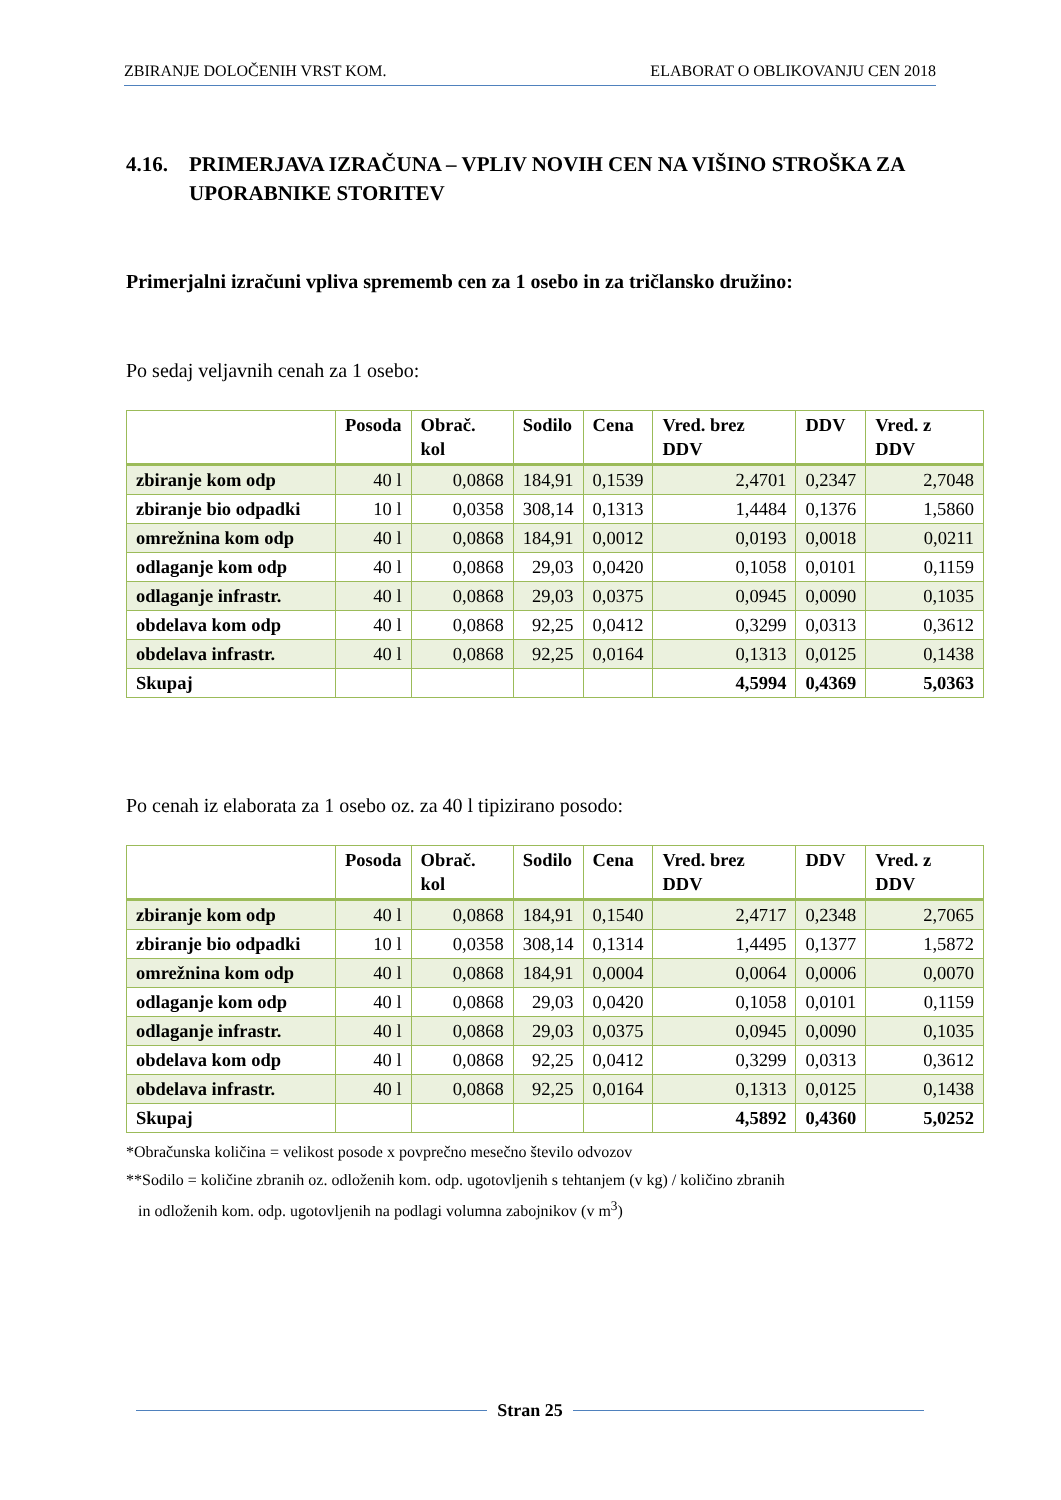ZBIRANJE DOLOČENIH VRST KOM. ELABORAT O OBLIKOVANJU CEN 2018
4.16. PRIMERJAVA IZRAČUNA – VPLIV NOVIH CEN NA VIŠINO STROŠKA ZA UPORABNIKE STORITEV
Primerjalni izračuni vpliva sprememb cen za 1 osebo in za tričlansko družino:
Po sedaj veljavnih cenah za 1 osebo:
| | Posoda | Obrač. kol | Sodilo | Cena | Vred. brez DDV | DDV | Vred. z DDV |
| --- | --- | --- | --- | --- | --- | --- | --- |
| zbiranje kom odp | 40 l | 0,0868 | 184,91 | 0,1539 | 2,4701 | 0,2347 | 2,7048 |
| zbiranje bio odpadki | 10 l | 0,0358 | 308,14 | 0,1313 | 1,4484 | 0,1376 | 1,5860 |
| omrežnina kom odp | 40 l | 0,0868 | 184,91 | 0,0012 | 0,0193 | 0,0018 | 0,0211 |
| odlaganje kom odp | 40 l | 0,0868 | 29,03 | 0,0420 | 0,1058 | 0,0101 | 0,1159 |
| odlaganje infrastr. | 40 l | 0,0868 | 29,03 | 0,0375 | 0,0945 | 0,0090 | 0,1035 |
| obdelava kom odp | 40 l | 0,0868 | 92,25 | 0,0412 | 0,3299 | 0,0313 | 0,3612 |
| obdelava infrastr. | 40 l | 0,0868 | 92,25 | 0,0164 | 0,1313 | 0,0125 | 0,1438 |
| Skupaj | | | | | 4,5994 | 0,4369 | 5,0363 |
Po cenah iz elaborata za 1 osebo oz. za 40 l tipizirano posodo:
| | Posoda | Obrač. kol | Sodilo | Cena | Vred. brez DDV | DDV | Vred. z DDV |
| --- | --- | --- | --- | --- | --- | --- | --- |
| zbiranje kom odp | 40 l | 0,0868 | 184,91 | 0,1540 | 2,4717 | 0,2348 | 2,7065 |
| zbiranje bio odpadki | 10 l | 0,0358 | 308,14 | 0,1314 | 1,4495 | 0,1377 | 1,5872 |
| omrežnina kom odp | 40 l | 0,0868 | 184,91 | 0,0004 | 0,0064 | 0,0006 | 0,0070 |
| odlaganje kom odp | 40 l | 0,0868 | 29,03 | 0,0420 | 0,1058 | 0,0101 | 0,1159 |
| odlaganje infrastr. | 40 l | 0,0868 | 29,03 | 0,0375 | 0,0945 | 0,0090 | 0,1035 |
| obdelava kom odp | 40 l | 0,0868 | 92,25 | 0,0412 | 0,3299 | 0,0313 | 0,3612 |
| obdelava infrastr. | 40 l | 0,0868 | 92,25 | 0,0164 | 0,1313 | 0,0125 | 0,1438 |
| Skupaj | | | | | 4,5892 | 0,4360 | 5,0252 |
*Obračunska količina = velikost posode x povprečno mesečno število odvozov
**Sodilo = količine zbranih oz. odloženih kom. odp. ugotovljenih s tehtanjem (v kg) / količino zbranih
in odloženih kom. odp. ugotovljenih na podlagi volumna zabojnikov (v m<sup>3</sup>)
Stran 25